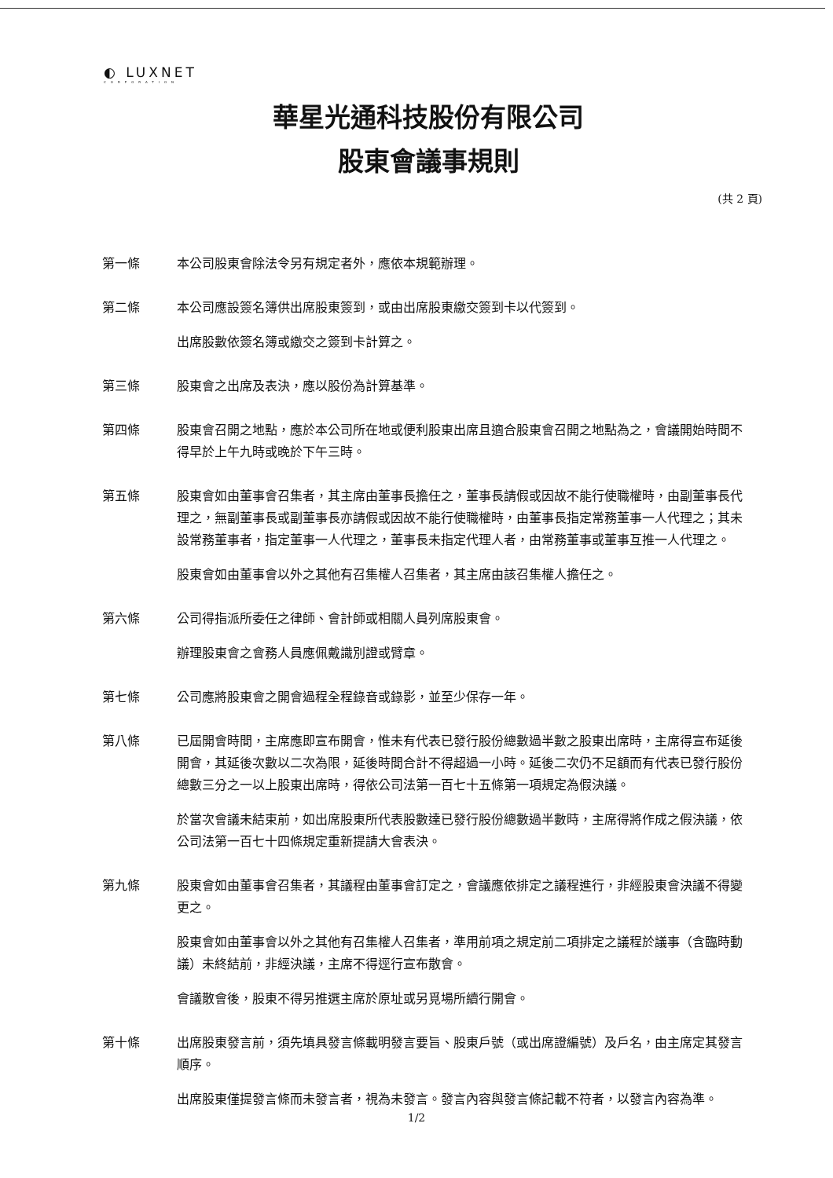◐ LUXNET
CORPORATION
華星光通科技股份有限公司
股東會議事規則
(共 2 頁)
第一條 本公司股東會除法令另有規定者外，應依本規範辦理。
第二條 本公司應設簽名簿供出席股東簽到，或由出席股東繳交簽到卡以代簽到。
出席股數依簽名簿或繳交之簽到卡計算之。
第三條 股東會之出席及表決，應以股份為計算基準。
第四條 股東會召開之地點，應於本公司所在地或便利股東出席且適合股東會召開之地點為之，會議開始時間不得早於上午九時或晚於下午三時。
第五條 股東會如由董事會召集者，其主席由董事長擔任之，董事長請假或因故不能行使職權時，由副董事長代理之，無副董事長或副董事長亦請假或因故不能行使職權時，由董事長指定常務董事一人代理之；其未設常務董事者，指定董事一人代理之，董事長未指定代理人者，由常務董事或董事互推一人代理之。
股東會如由董事會以外之其他有召集權人召集者，其主席由該召集權人擔任之。
第六條 公司得指派所委任之律師、會計師或相關人員列席股東會。
辦理股東會之會務人員應佩戴識別證或臂章。
第七條 公司應將股東會之開會過程全程錄音或錄影，並至少保存一年。
第八條 已屆開會時間，主席應即宣布開會，惟未有代表已發行股份總數過半數之股東出席時，主席得宣布延後開會，其延後次數以二次為限，延後時間合計不得超過一小時。延後二次仍不足額而有代表已發行股份總數三分之一以上股東出席時，得依公司法第一百七十五條第一項規定為假決議。
於當次會議未結束前，如出席股東所代表股數達已發行股份總數過半數時，主席得將作成之假決議，依公司法第一百七十四條規定重新提請大會表決。
第九條 股東會如由董事會召集者，其議程由董事會訂定之，會議應依排定之議程進行，非經股東會決議不得變更之。
股東會如由董事會以外之其他有召集權人召集者，準用前項之規定前二項排定之議程於議事（含臨時動議）未終結前，非經決議，主席不得逕行宣布散會。
會議散會後，股東不得另推選主席於原址或另覓場所續行開會。
第十條 出席股東發言前，須先填具發言條載明發言要旨、股東戶號（或出席證編號）及戶名，由主席定其發言順序。
出席股東僅提發言條而未發言者，視為未發言。發言內容與發言條記載不符者，以發言內容為準。
1/2